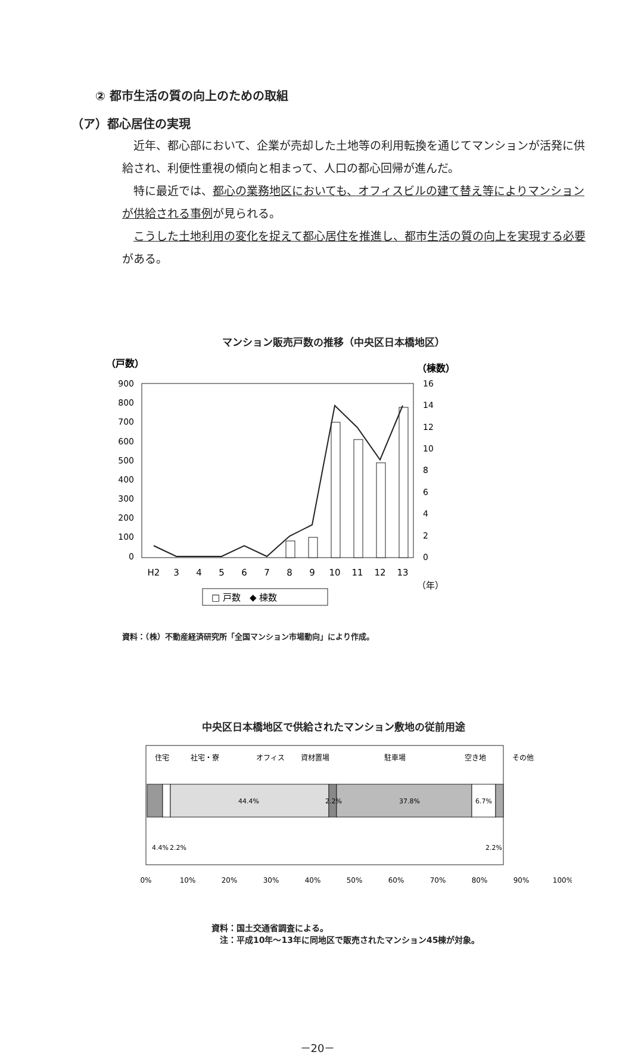② 都市生活の質の向上のための取組
（ア）都心居住の実現
近年、都心部において、企業が売却した土地等の利用転換を通じてマンションが活発に供給され、利便性重視の傾向と相まって、人口の都心回帰が進んだ。
特に最近では、都心の業務地区においても、オフィスビルの建て替え等によりマンションが供給される事例が見られる。
こうした土地利用の変化を捉えて都心居住を推進し、都市生活の質の向上を実現する必要がある。
マンション販売戸数の推移（中央区日本橋地区）
（戸数）
（棟数）
900
800
700
600
500
400
300
200
100
0
16
14
12
10
8
6
4
2
0
H2
3
4
5
6
7
8
9
10
11
12
13
（年）
□ 戸数　◆ 棟数
資料：（株）不動産経済研究所「全国マンション市場動向」により作成。
中央区日本橋地区で供給されたマンション敷地の従前用途
住宅
社宅・寮
オフィス
資材置場
駐車場
空き地
その他
44.4%
2.2%
37.8%
6.7%
4.4%
2.2%
2.2%
0%
10%
20%
30%
40%
50%
60%
70%
80%
90%
100%
資料：国土交通省調査による。
　注：平成10年～13年に同地区で販売されたマンション45棟が対象。
－20－